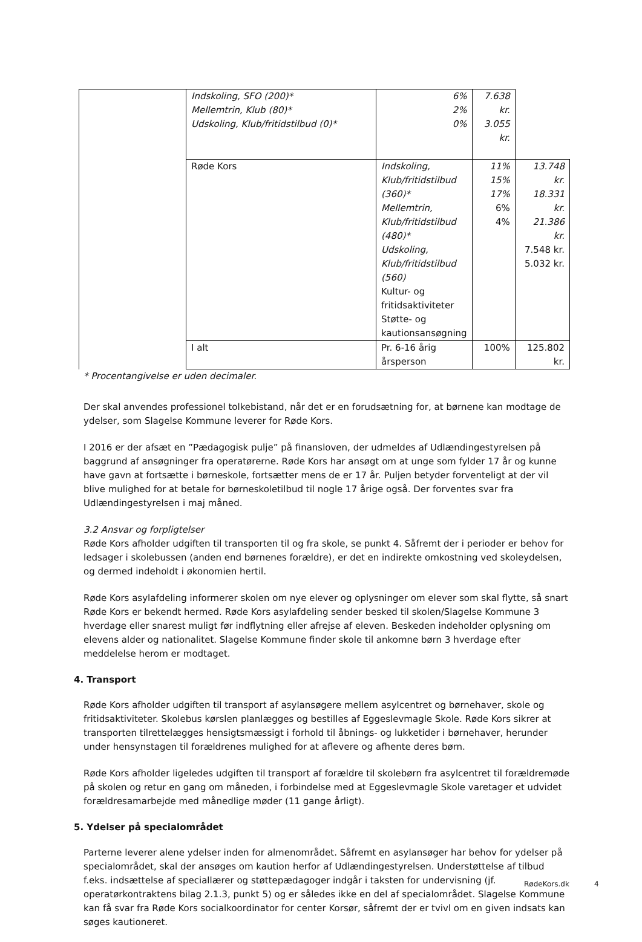| | Indskoling, SFO (200)* Mellemtrin, Klub (80)* Udskoling, Klub/fritidstilbud (0)* | 6% 2% 0% | 7.638 kr. 3.055 kr. | |
| | Røde Kors | Indskoling, Klub/fritidstilbud (360)* Mellemtrin, Klub/fritidstilbud (480)* Udskoling, Klub/fritidstilbud (560) Kultur- og fritidsaktiviteter Støtte- og kautionsansøgning | 11% 15% 17% 6% 4% | 13.748 kr. 18.331 kr. 21.386 kr. 7.548 kr. 5.032 kr. |
| | I alt | Pr. 6-16 årig årsperson | 100% | 125.802 kr. |
* Procentangivelse er uden decimaler.
Der skal anvendes professionel tolkebistand, når det er en forudsætning for, at børnene kan modtage de ydelser, som Slagelse Kommune leverer for Røde Kors.
I 2016 er der afsæt en ”Pædagogisk pulje” på finansloven, der udmeldes af Udlændingestyrelsen på baggrund af ansøgninger fra operatørerne. Røde Kors har ansøgt om at unge som fylder 17 år og kunne have gavn at fortsætte i børneskole, fortsætter mens de er 17 år. Puljen betyder forventeligt at der vil blive mulighed for at betale for børneskoletilbud til nogle 17 årige også. Der forventes svar fra Udlændingestyrelsen i maj måned.
3.2 Ansvar og forpligtelser
Røde Kors afholder udgiften til transporten til og fra skole, se punkt 4. Såfremt der i perioder er behov for ledsager i skolebussen (anden end børnenes forældre), er det en indirekte omkostning ved skoleydelsen, og dermed indeholdt i økonomien hertil.
Røde Kors asylafdeling informerer skolen om nye elever og oplysninger om elever som skal flytte, så snart Røde Kors er bekendt hermed. Røde Kors asylafdeling sender besked til skolen/Slagelse Kommune 3 hverdage eller snarest muligt før indflytning eller afrejse af eleven. Beskeden indeholder oplysning om elevens alder og nationalitet. Slagelse Kommune finder skole til ankomne børn 3 hverdage efter meddelelse herom er modtaget.
4. Transport
Røde Kors afholder udgiften til transport af asylansøgere mellem asylcentret og børnehaver, skole og fritidsaktiviteter. Skolebus kørslen planlægges og bestilles af Eggeslevmagle Skole. Røde Kors sikrer at transporten tilrettelægges hensigtsmæssigt i forhold til åbnings- og lukketider i børnehaver, herunder under hensynstagen til forældrenes mulighed for at aflevere og afhente deres børn.
Røde Kors afholder ligeledes udgiften til transport af forældre til skolebørn fra asylcentret til forældremøde på skolen og retur en gang om måneden, i forbindelse med at Eggeslevmagle Skole varetager et udvidet forældresamarbejde med månedlige møder (11 gange årligt).
5. Ydelser på specialområdet
Parterne leverer alene ydelser inden for almenområdet. Såfremt en asylansøger har behov for ydelser på specialområdet, skal der ansøges om kaution herfor af Udlændingestyrelsen. Understøttelse af tilbud f.eks. indsættelse af speciallærer og støttepædagoger indgår i taksten for undervisning (jf. operatørkontraktens bilag 2.1.3, punkt 5) og er således ikke en del af specialområdet. Slagelse Kommune kan få svar fra Røde Kors socialkoordinator for center Korsør, såfremt der er tvivl om en given indsats kan søges kautioneret.
RødeKors.dk 4